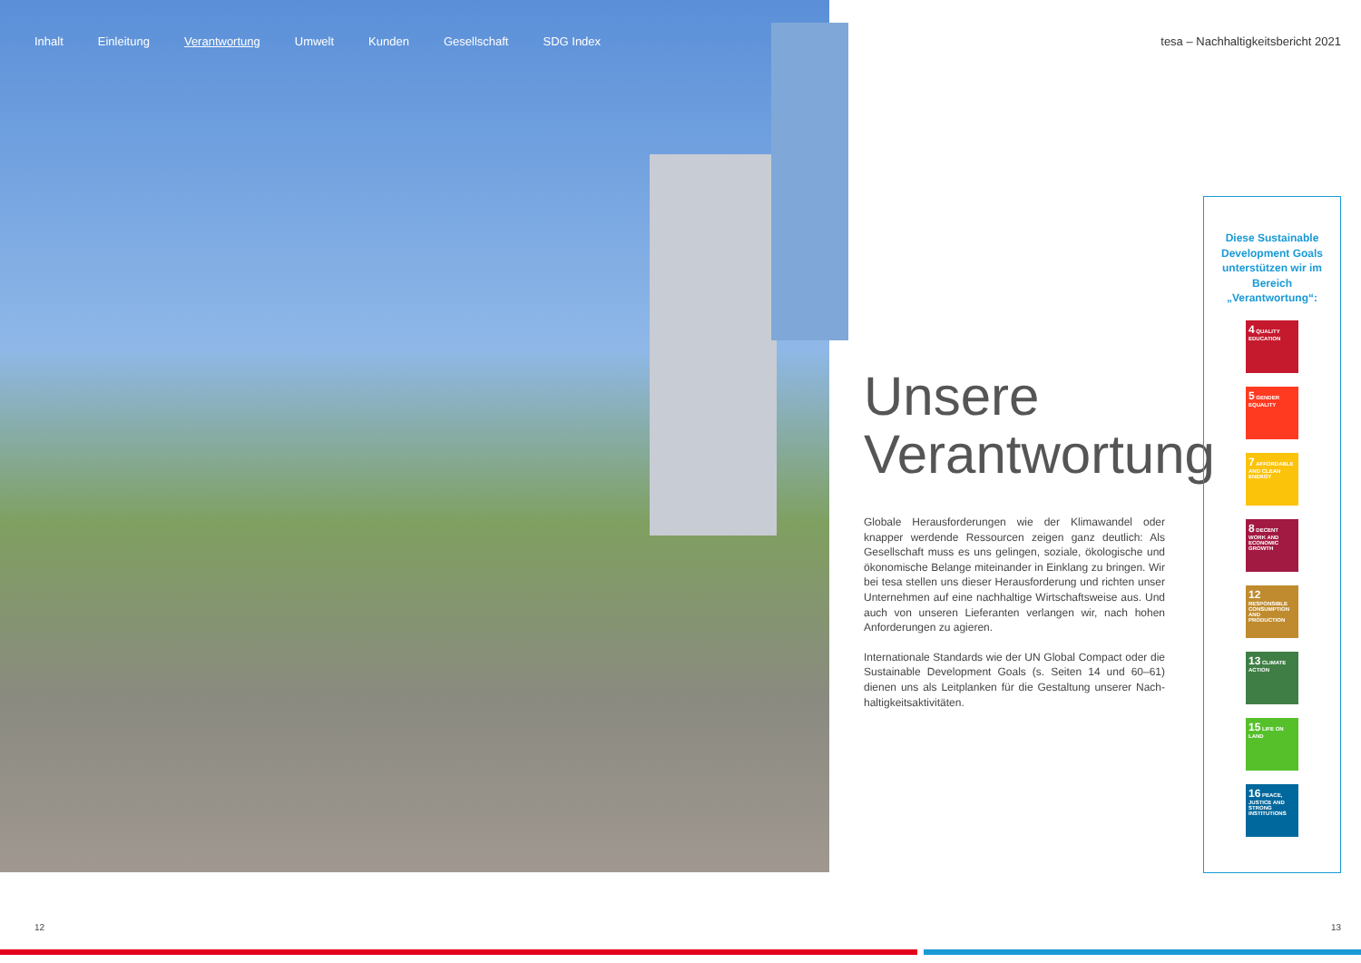Inhalt Einleitung Verantwortung Umwelt Kunden Gesellschaft SDG Index
tesa – Nachhaltigkeitsbericht 2021
Unsere
Verantwortung
Globale Herausforderungen wie der Klimawandel oder knapper werdende Ressourcen zeigen ganz deutlich: Als Gesellschaft muss es uns gelingen, soziale, ökologische und ökonomische Belange miteinander in Einklang zu bringen. Wir bei tesa stellen uns dieser Herausforderung und richten unser Unternehmen auf eine nachhaltige Wirtschaftsweise aus. Und auch von unseren Lieferanten verlangen wir, nach hohen Anforderungen zu agieren.
Internationale Standards wie der UN Global Compact oder die Sustainable Development Goals (s. Seiten 14 und 60–61) dienen uns als Leitplanken für die Gestaltung unserer Nach­haltigkeitsaktivitäten.
Diese Sustainable Development Goals unterstützen wir im Bereich „Verantwortung“:
4 QUALITY EDUCATION
5 GENDER EQUALITY
7 AFFORDABLE AND CLEAN ENERGY
8 DECENT WORK AND ECONOMIC GROWTH
12 RESPONSIBLE CONSUMPTION AND PRODUCTION
13 CLIMATE ACTION
15 LIFE ON LAND
16 PEACE, JUSTICE AND STRONG INSTITUTIONS
12 13